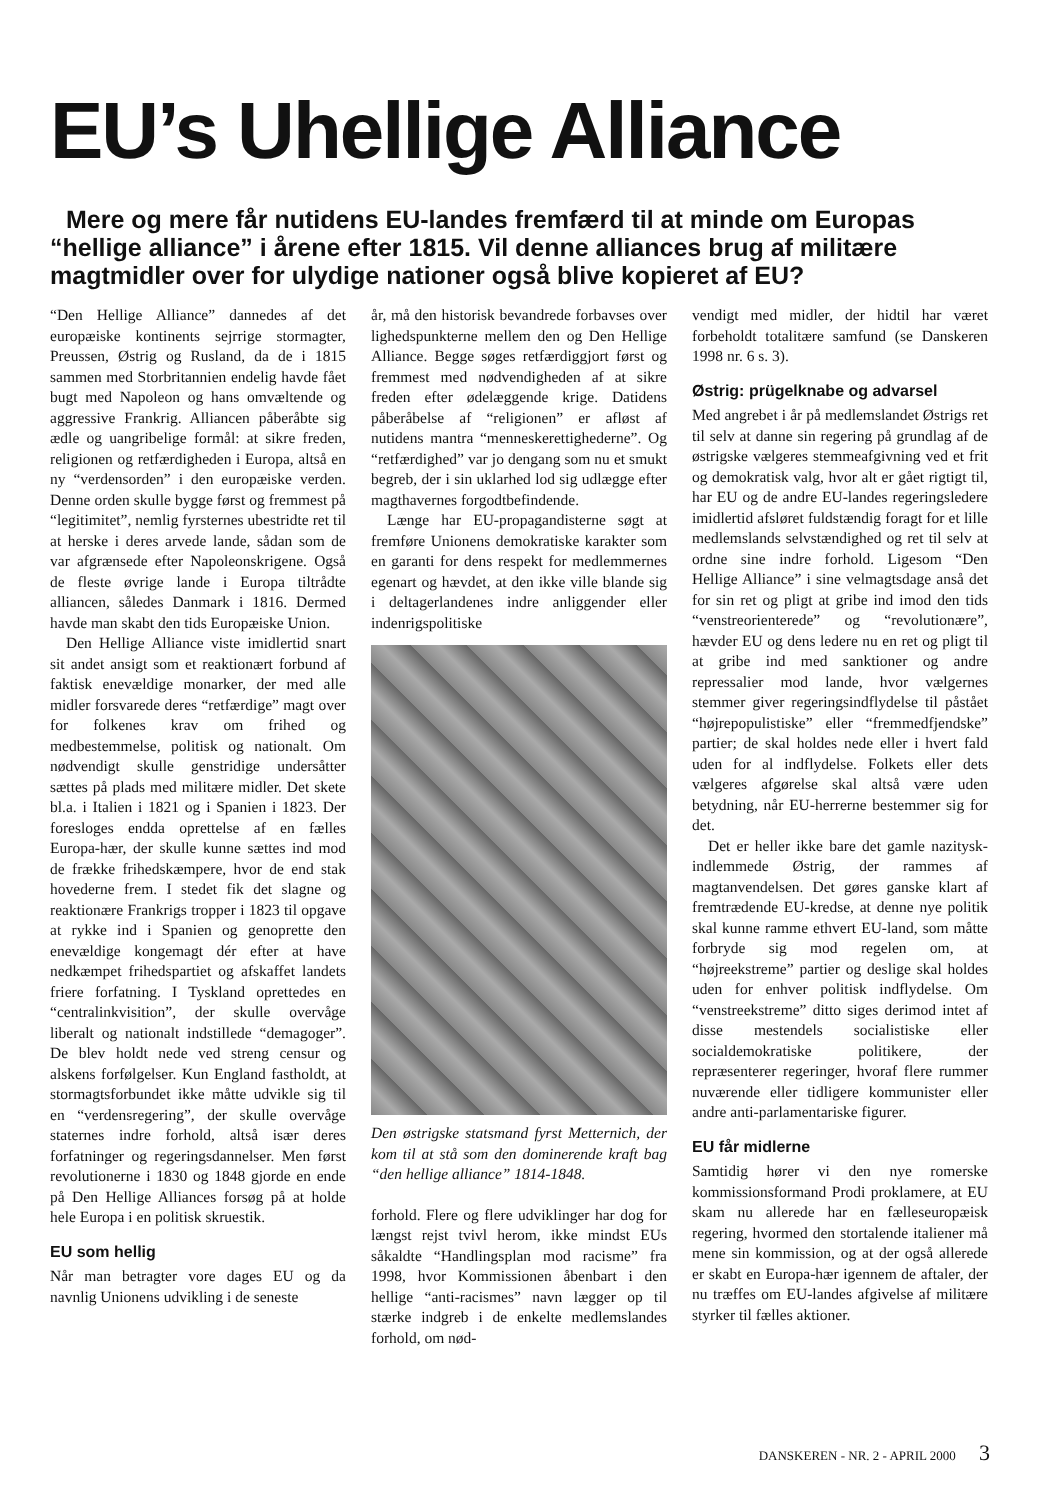EU’s Uhellige Alliance
Mere og mere får nutidens EU-landes fremfærd til at minde om Europas “hellige alliance” i årene efter 1815. Vil denne alliances brug af militære magtmidler over for ulydige nationer også blive kopieret af EU?
“Den Hellige Alliance” dannedes af det europæiske kontinents sejrrige stormagter, Preussen, Østrig og Rusland, da de i 1815 sammen med Storbritannien endelig havde fået bugt med Napoleon og hans omvæltende og aggressive Frankrig. Alliancen påberåbte sig ædle og uangribelige formål: at sikre freden, religionen og retfærdigheden i Europa, altså en ny “verdensorden” i den europæiske verden. Denne orden skulle bygge først og fremmest på “legitimitet”, nemlig fyrsternes ubestridte ret til at herske i deres arvede lande, sådan som de var afgrænsede efter Napoleonskrigene. Også de fleste øvrige lande i Europa tiltrådte alliancen, således Danmark i 1816. Dermed havde man skabt den tids Europæiske Union.
Den Hellige Alliance viste imidlertid snart sit andet ansigt som et reaktionært forbund af faktisk enevældige monarker, der med alle midler forsvarede deres “retfærdige” magt over for folkenes krav om frihed og medbestemmelse, politisk og nationalt. Om nødvendigt skulle genstridige undersåtter sættes på plads med militære midler. Det skete bl.a. i Italien i 1821 og i Spanien i 1823. Der foresloges endda oprettelse af en fælles Europa-hær, der skulle kunne sættes ind mod de frække frihedskæmpere, hvor de end stak hovederne frem. I stedet fik det slagne og reaktionære Frankrigs tropper i 1823 til opgave at rykke ind i Spanien og genoprette den enevældige kongemagt dér efter at have nedkæmpet frihedspartiet og afskaffet landets friere forfatning. I Tyskland oprettedes en “centralinkvisition”, der skulle overvåge liberalt og nationalt indstillede “demagoger”. De blev holdt nede ved streng censur og alskens forfølgelser. Kun England fastholdt, at stormagtsforbundet ikke måtte udvikle sig til en “verdensregering”, der skulle overvåge staternes indre forhold, altså især deres forfatninger og regeringsdannelser. Men først revolutionerne i 1830 og 1848 gjorde en ende på Den Hellige Alliances forsøg på at holde hele Europa i en politisk skruestik.
EU som hellig
Når man betragter vore dages EU og da navnlig Unionens udvikling i de seneste
år, må den historisk bevandrede forbavses over lighedspunkterne mellem den og Den Hellige Alliance. Begge søges retfærdiggjort først og fremmest med nødvendigheden af at sikre freden efter ødelæggende krige. Datidens påberåbelse af “religionen” er afløst af nutidens mantra “menneskerettighederne”. Og “retfærdighed” var jo dengang som nu et smukt begreb, der i sin uklarhed lod sig udlægge efter magthavernes forgodtbefindende.
Længe har EU-propagandisterne søgt at fremføre Unionens demokratiske karakter som en garanti for dens respekt for medlemmernes egenart og hævdet, at den ikke ville blande sig i deltagerlandenes indre anliggender eller indenrigspolitiske
Den østrigske statsmand fyrst Metternich, der kom til at stå som den dominerende kraft bag “den hellige alliance” 1814-1848.
forhold. Flere og flere udviklinger har dog for længst rejst tvivl herom, ikke mindst EUs såkaldte “Handlingsplan mod racisme” fra 1998, hvor Kommissionen åbenbart i den hellige “anti-racismes” navn lægger op til stærke indgreb i de enkelte medlemslandes forhold, om nød-
vendigt med midler, der hidtil har været forbeholdt totalitære samfund (se Danskeren 1998 nr. 6 s. 3).
Østrig: prügelknabe og advarsel
Med angrebet i år på medlemslandet Østrigs ret til selv at danne sin regering på grundlag af de østrigske vælgeres stemmeafgivning ved et frit og demokratisk valg, hvor alt er gået rigtigt til, har EU og de andre EU-landes regeringsledere imidlertid afsløret fuldstændig foragt for et lille medlemslands selvstændighed og ret til selv at ordne sine indre forhold. Ligesom “Den Hellige Alliance” i sine velmagtsdage anså det for sin ret og pligt at gribe ind imod den tids “venstreorienterede” og “revolutionære”, hævder EU og dens ledere nu en ret og pligt til at gribe ind med sanktioner og andre repressalier mod lande, hvor vælgernes stemmer giver regeringsindflydelse til påstået “højrepopulistiske” eller “fremmedfjendske” partier; de skal holdes nede eller i hvert fald uden for al indflydelse. Folkets eller dets vælgeres afgørelse skal altså være uden betydning, når EU-herrerne bestemmer sig for det.
Det er heller ikke bare det gamle nazitysk-indlemmede Østrig, der rammes af magtanvendelsen. Det gøres ganske klart af fremtrædende EU-kredse, at denne nye politik skal kunne ramme ethvert EU-land, som måtte forbryde sig mod regelen om, at “højreekstreme” partier og deslige skal holdes uden for enhver politisk indflydelse. Om “venstreekstreme” ditto siges derimod intet af disse mestendels socialistiske eller socialdemokratiske politikere, der repræsenterer regeringer, hvoraf flere rummer nuværende eller tidligere kommunister eller andre anti-parlamentariske figurer.
EU får midlerne
Samtidig hører vi den nye romerske kommissionsformand Prodi proklamere, at EU skam nu allerede har en fælleseuropæisk regering, hvormed den stortalende italiener må mene sin kommission, og at der også allerede er skabt en Europa-hær igennem de aftaler, der nu træffes om EU-landes afgivelse af militære styrker til fælles aktioner.
DANSKEREN - NR. 2 - APRIL 2000 3